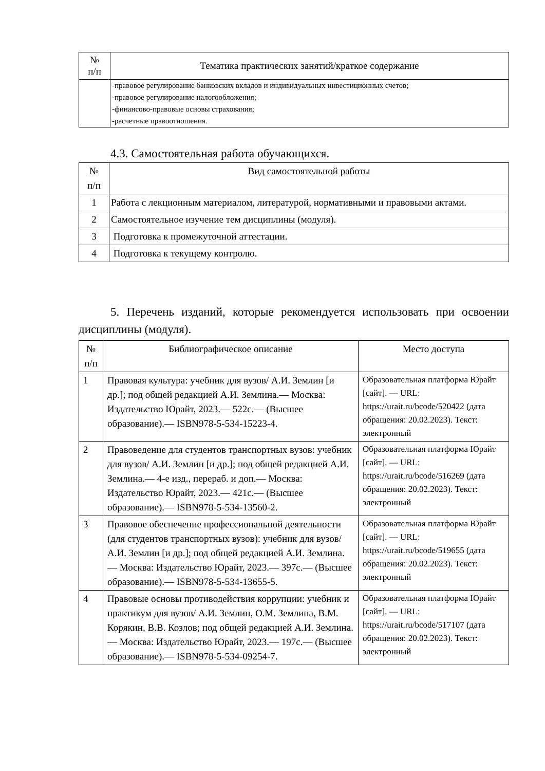| № п/п | Тематика практических занятий/краткое содержание |
| --- | --- |
| | -правовое регулирование банковских вкладов и индивидуальных инвестиционных счетов; -правовое регулирование налогообложения; -финансово-правовые основы страхования; -расчетные правоотношения. |
4.3. Самостоятельная работа обучающихся.
| № п/п | Вид самостоятельной работы |
| --- | --- |
| 1 | Работа с лекционным материалом, литературой, нормативными и правовыми актами. |
| 2 | Самостоятельное изучение тем дисциплины (модуля). |
| 3 | Подготовка к промежуточной аттестации. |
| 4 | Подготовка к текущему контролю. |
5. Перечень изданий, которые рекомендуется использовать при освоении дисциплины (модуля).
| № п/п | Библиографическое описание | Место доступа |
| --- | --- | --- |
| 1 | Правовая культура: учебник для вузов/ А.И. Землин [и др.]; под общей редакцией А.И. Землина.— Москва: Издательство Юрайт, 2023.— 522с.— (Высшее образование).— ISBN978-5-534-15223-4. | Образовательная платформа Юрайт [сайт]. — URL: https://urait.ru/bcode/520422 (дата обращения: 20.02.2023). Текст: электронный |
| 2 | Правоведение для студентов транспортных вузов: учебник для вузов/ А.И. Землин [и др.]; под общей редакцией А.И. Землина.— 4-е изд., перераб. и доп.— Москва: Издательство Юрайт, 2023.— 421с.— (Высшее образование).— ISBN978-5-534-13560-2. | Образовательная платформа Юрайт [сайт]. — URL: https://urait.ru/bcode/516269 (дата обращения: 20.02.2023). Текст: электронный |
| 3 | Правовое обеспечение профессиональной деятельности (для студентов транспортных вузов): учебник для вузов/ А.И. Землин [и др.]; под общей редакцией А.И. Землина.— Москва: Издательство Юрайт, 2023.— 397с.— (Высшее образование).— ISBN978-5-534-13655-5. | Образовательная платформа Юрайт [сайт]. — URL: https://urait.ru/bcode/519655 (дата обращения: 20.02.2023). Текст: электронный |
| 4 | Правовые основы противодействия коррупции: учебник и практикум для вузов/ А.И. Землин, О.М. Землина, В.М. Корякин, В.В. Козлов; под общей редакцией А.И. Землина.— Москва: Издательство Юрайт, 2023.— 197с.— (Высшее образование).— ISBN978-5-534-09254-7. | Образовательная платформа Юрайт [сайт]. — URL: https://urait.ru/bcode/517107 (дата обращения: 20.02.2023). Текст: электронный |